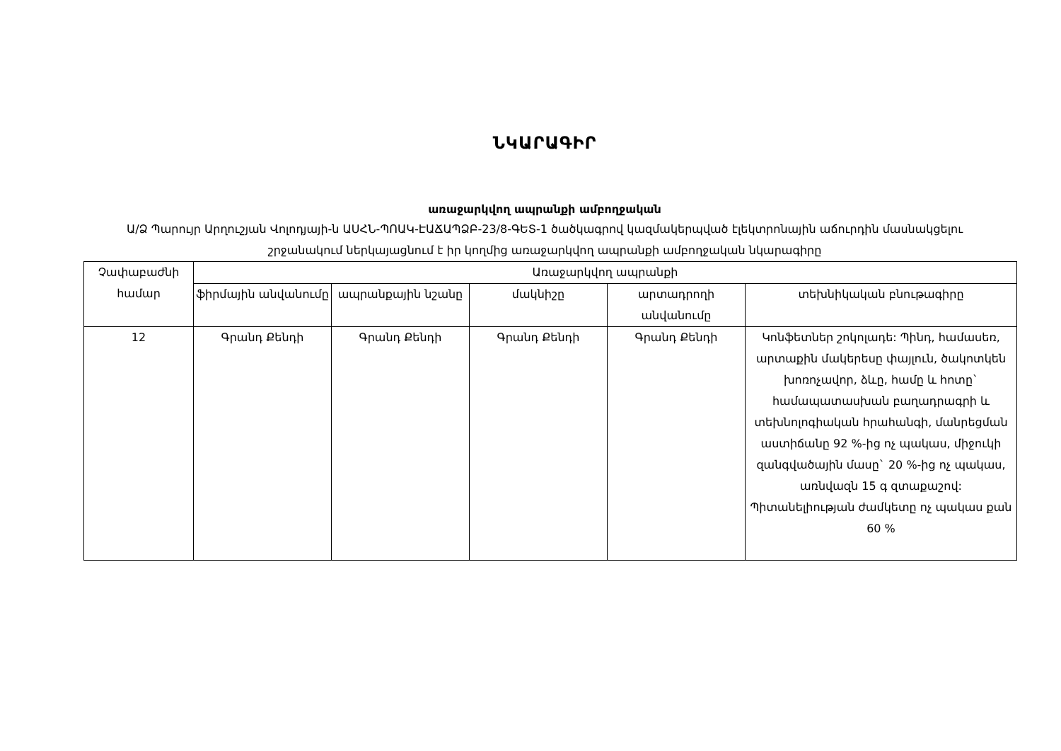ՆԿԱՐԱԳԻՐ
առաջարկվող ապրանքի ամբողջական
Ա/Ձ Պարույր Արղուշյան Վոլոդյայի-ն ԱՍՀՆ-ՊՈԱԿ-ԷԱՃԱՊՁԲ-23/8-ԳԵՏ-1 ծածկագրով կազմակերպված էլեկտրոնային աճուրդին մասնակցելու շրջանակում ներկայացնում է իր կողմից առաջարկվող ապրանքի ամբողջական նկարագիրը
| Չափաբաժնի համար | Առաջարկվող ապրանքի | | | | |
| --- | --- | --- | --- | --- | --- |
| | ֆիրմային անվանումը | ապրանքային նշանը | մակնիշը | արտադրողի անվանումը | տեխնիկական բնութագիրը |
| 12 | Գրանդ Քենդի | Գրանդ Քենդի | Գրանդ Քենդի | Գրանդ Քենդի | Կոնֆետներ շոկոլադե: Պինդ, համասեռ, արտաքին մակերեսը փայլուն, ծակոտկեն խոռոչավոր, ձևը, համը և հոտը` համապատասխան բաղադրագրի և տեխնոլոգիական հրահանգի, մանրեցման աստիճանը 92 %-ից ոչ պակաս, միջուկի զանգվածային մասը` 20 %-ից ոչ պակաս, առնվազն 15 գ զտաքաշով: Պիտանելիության ժամկետը ոչ պակաս քան 60 % |